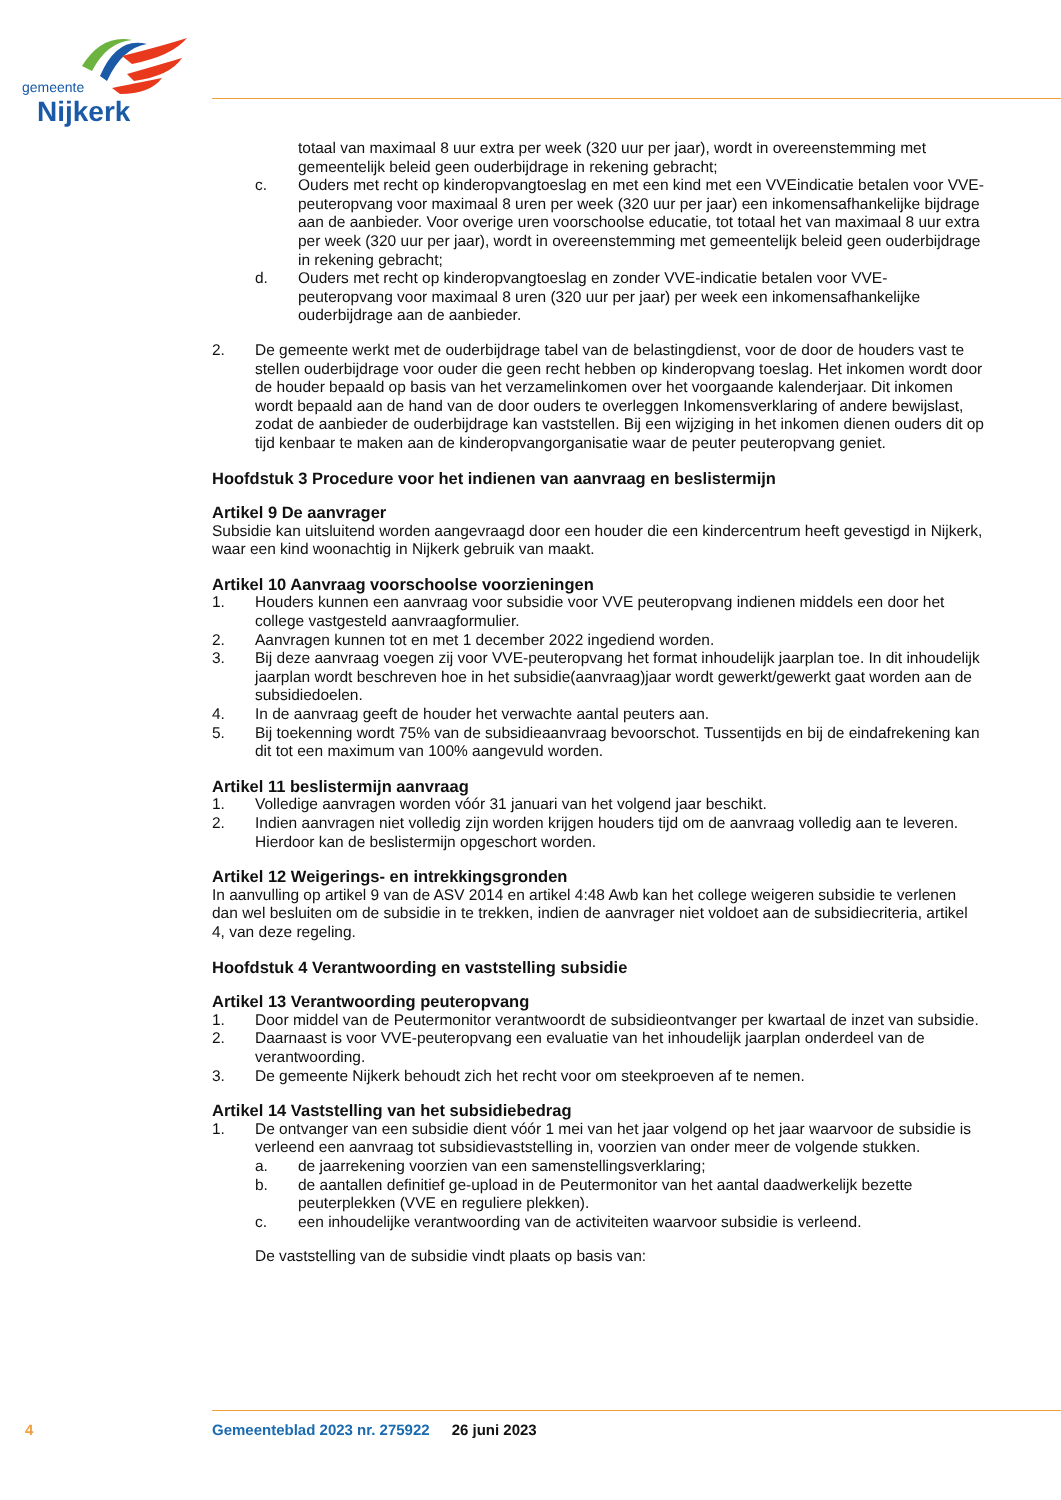gemeente
Nijkerk
totaal van maximaal 8 uur extra per week (320 uur per jaar), wordt in overeenstemming met gemeentelijk beleid geen ouderbijdrage in rekening gebracht;
c. Ouders met recht op kinderopvangtoeslag en met een kind met een VVEindicatie betalen voor VVE-peuteropvang voor maximaal 8 uren per week (320 uur per jaar) een inkomensafhankelijke bijdrage aan de aanbieder. Voor overige uren voorschoolse educatie, tot totaal het van maximaal 8 uur extra per week (320 uur per jaar), wordt in overeenstemming met gemeentelijk beleid geen ouderbijdrage in rekening gebracht;
d. Ouders met recht op kinderopvangtoeslag en zonder VVE-indicatie betalen voor VVE- peuteropvang voor maximaal 8 uren (320 uur per jaar) per week een inkomensafhankelijke ouderbijdrage aan de aanbieder.
2. De gemeente werkt met de ouderbijdrage tabel van de belastingdienst, voor de door de houders vast te stellen ouderbijdrage voor ouder die geen recht hebben op kinderopvang toeslag. Het inkomen wordt door de houder bepaald op basis van het verzamelinkomen over het voorgaande kalenderjaar. Dit inkomen wordt bepaald aan de hand van de door ouders te overleggen Inkomensverklaring of andere bewijslast, zodat de aanbieder de ouderbijdrage kan vaststellen. Bij een wijziging in het inkomen dienen ouders dit op tijd kenbaar te maken aan de kinderopvangorganisatie waar de peuter peuteropvang geniet.
Hoofdstuk 3 Procedure voor het indienen van aanvraag en beslistermijn
Artikel 9 De aanvrager
Subsidie kan uitsluitend worden aangevraagd door een houder die een kindercentrum heeft gevestigd in Nijkerk, waar een kind woonachtig in Nijkerk gebruik van maakt.
Artikel 10 Aanvraag voorschoolse voorzieningen
1. Houders kunnen een aanvraag voor subsidie voor VVE peuteropvang indienen middels een door het college vastgesteld aanvraagformulier.
2. Aanvragen kunnen tot en met 1 december 2022 ingediend worden.
3. Bij deze aanvraag voegen zij voor VVE-peuteropvang het format inhoudelijk jaarplan toe. In dit inhoudelijk jaarplan wordt beschreven hoe in het subsidie(aanvraag)jaar wordt gewerkt/gewerkt gaat worden aan de subsidiedoelen.
4. In de aanvraag geeft de houder het verwachte aantal peuters aan.
5. Bij toekenning wordt 75% van de subsidieaanvraag bevoorschot. Tussentijds en bij de eindafrekening kan dit tot een maximum van 100% aangevuld worden.
Artikel 11 beslistermijn aanvraag
1. Volledige aanvragen worden vóór 31 januari van het volgend jaar beschikt.
2. Indien aanvragen niet volledig zijn worden krijgen houders tijd om de aanvraag volledig aan te leveren. Hierdoor kan de beslistermijn opgeschort worden.
Artikel 12 Weigerings- en intrekkingsgronden
In aanvulling op artikel 9 van de ASV 2014 en artikel 4:48 Awb kan het college weigeren subsidie te verlenen dan wel besluiten om de subsidie in te trekken, indien de aanvrager niet voldoet aan de subsidiecriteria, artikel 4, van deze regeling.
Hoofdstuk 4 Verantwoording en vaststelling subsidie
Artikel 13 Verantwoording peuteropvang
1. Door middel van de Peutermonitor verantwoordt de subsidieontvanger per kwartaal de inzet van subsidie.
2. Daarnaast is voor VVE-peuteropvang een evaluatie van het inhoudelijk jaarplan onderdeel van de verantwoording.
3. De gemeente Nijkerk behoudt zich het recht voor om steekproeven af te nemen.
Artikel 14 Vaststelling van het subsidiebedrag
1. De ontvanger van een subsidie dient vóór 1 mei van het jaar volgend op het jaar waarvoor de subsidie is verleend een aanvraag tot subsidievaststelling in, voorzien van onder meer de volgende stukken.
a. de jaarrekening voorzien van een samenstellingsverklaring;
b. de aantallen definitief ge-upload in de Peutermonitor van het aantal daadwerkelijk bezette peuterplekken (VVE en reguliere plekken).
c. een inhoudelijke verantwoording van de activiteiten waarvoor subsidie is verleend.
De vaststelling van de subsidie vindt plaats op basis van:
4 Gemeenteblad 2023 nr. 275922 26 juni 2023